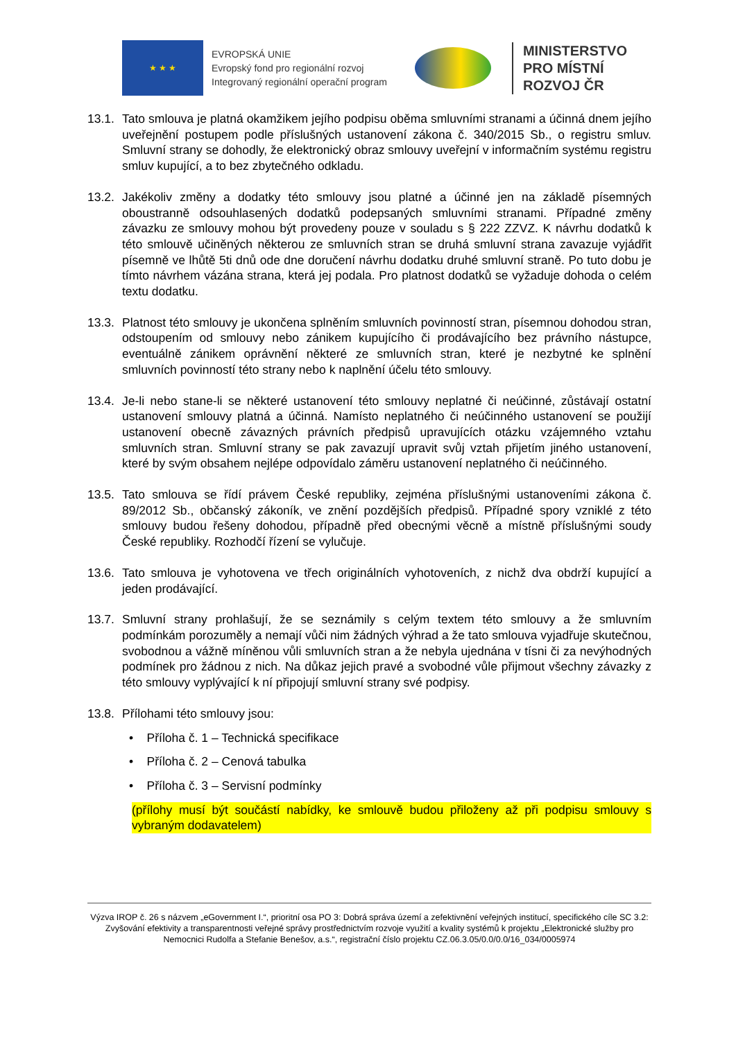★ ★ ★
EVROPSKÁ UNIE
Evropský fond pro regionální rozvoj
Integrovaný regionální operační program
MINISTERSTVO
PRO MÍSTNÍ
ROZVOJ ČR
13.1.
Tato smlouva je platná okamžikem jejího podpisu oběma smluvními stranami a účinná dnem jejího uveřejnění postupem podle příslušných ustanovení zákona č. 340/2015 Sb., o registru smluv. Smluvní strany se dohodly, že elektronický obraz smlouvy uveřejní v informačním systému registru smluv kupující, a to bez zbytečného odkladu.
13.2.
Jakékoliv změny a dodatky této smlouvy jsou platné a účinné jen na základě písemných oboustranně odsouhlasených dodatků podepsaných smluvními stranami. Případné změny závazku ze smlouvy mohou být provedeny pouze v souladu s § 222 ZZVZ. K návrhu dodatků k této smlouvě učiněných některou ze smluvních stran se druhá smluvní strana zavazuje vyjádřit písemně ve lhůtě 5ti dnů ode dne doručení návrhu dodatku druhé smluvní straně. Po tuto dobu je tímto návrhem vázána strana, která jej podala. Pro platnost dodatků se vyžaduje dohoda o celém textu dodatku.
13.3.
Platnost této smlouvy je ukončena splněním smluvních povinností stran, písemnou dohodou stran, odstoupením od smlouvy nebo zánikem kupujícího či prodávajícího bez právního nástupce, eventuálně zánikem oprávnění některé ze smluvních stran, které je nezbytné ke splnění smluvních povinností této strany nebo k naplnění účelu této smlouvy.
13.4.
Je-li nebo stane-li se některé ustanovení této smlouvy neplatné či neúčinné, zůstávají ostatní ustanovení smlouvy platná a účinná. Namísto neplatného či neúčinného ustanovení se použijí ustanovení obecně závazných právních předpisů upravujících otázku vzájemného vztahu smluvních stran. Smluvní strany se pak zavazují upravit svůj vztah přijetím jiného ustanovení, které by svým obsahem nejlépe odpovídalo záměru ustanovení neplatného či neúčinného.
13.5.
Tato smlouva se řídí právem České republiky, zejména příslušnými ustanoveními zákona č. 89/2012 Sb., občanský zákoník, ve znění pozdějších předpisů. Případné spory vzniklé z této smlouvy budou řešeny dohodou, případně před obecnými věcně a místně příslušnými soudy České republiky. Rozhodčí řízení se vylučuje.
13.6.
Tato smlouva je vyhotovena ve třech originálních vyhotoveních, z nichž dva obdrží kupující a jeden prodávající.
13.7.
Smluvní strany prohlašují, že se seznámily s celým textem této smlouvy a že smluvním podmínkám porozuměly a nemají vůči nim žádných výhrad a že tato smlouva vyjadřuje skutečnou, svobodnou a vážně míněnou vůli smluvních stran a že nebyla ujednána v tísni či za nevýhodných podmínek pro žádnou z nich. Na důkaz jejich pravé a svobodné vůle přijmout všechny závazky z této smlouvy vyplývající k ní připojují smluvní strany své podpisy.
13.8.
Přílohami této smlouvy jsou:
• Příloha č. 1 – Technická specifikace
• Příloha č. 2 – Cenová tabulka
• Příloha č. 3 – Servisní podmínky
(přílohy musí být součástí nabídky, ke smlouvě budou přiloženy až při podpisu smlouvy s vybraným dodavatelem)
Výzva IROP č. 26 s názvem „eGovernment I.“, prioritní osa PO 3: Dobrá správa území a zefektivnění veřejných institucí, specifického cíle SC 3.2: Zvyšování efektivity a transparentnosti veřejné správy prostřednictvím rozvoje využití a kvality systémů k projektu „Elektronické služby pro Nemocnici Rudolfa a Stefanie Benešov, a.s.“, registrační číslo projektu CZ.06.3.05/0.0/0.0/16_034/0005974